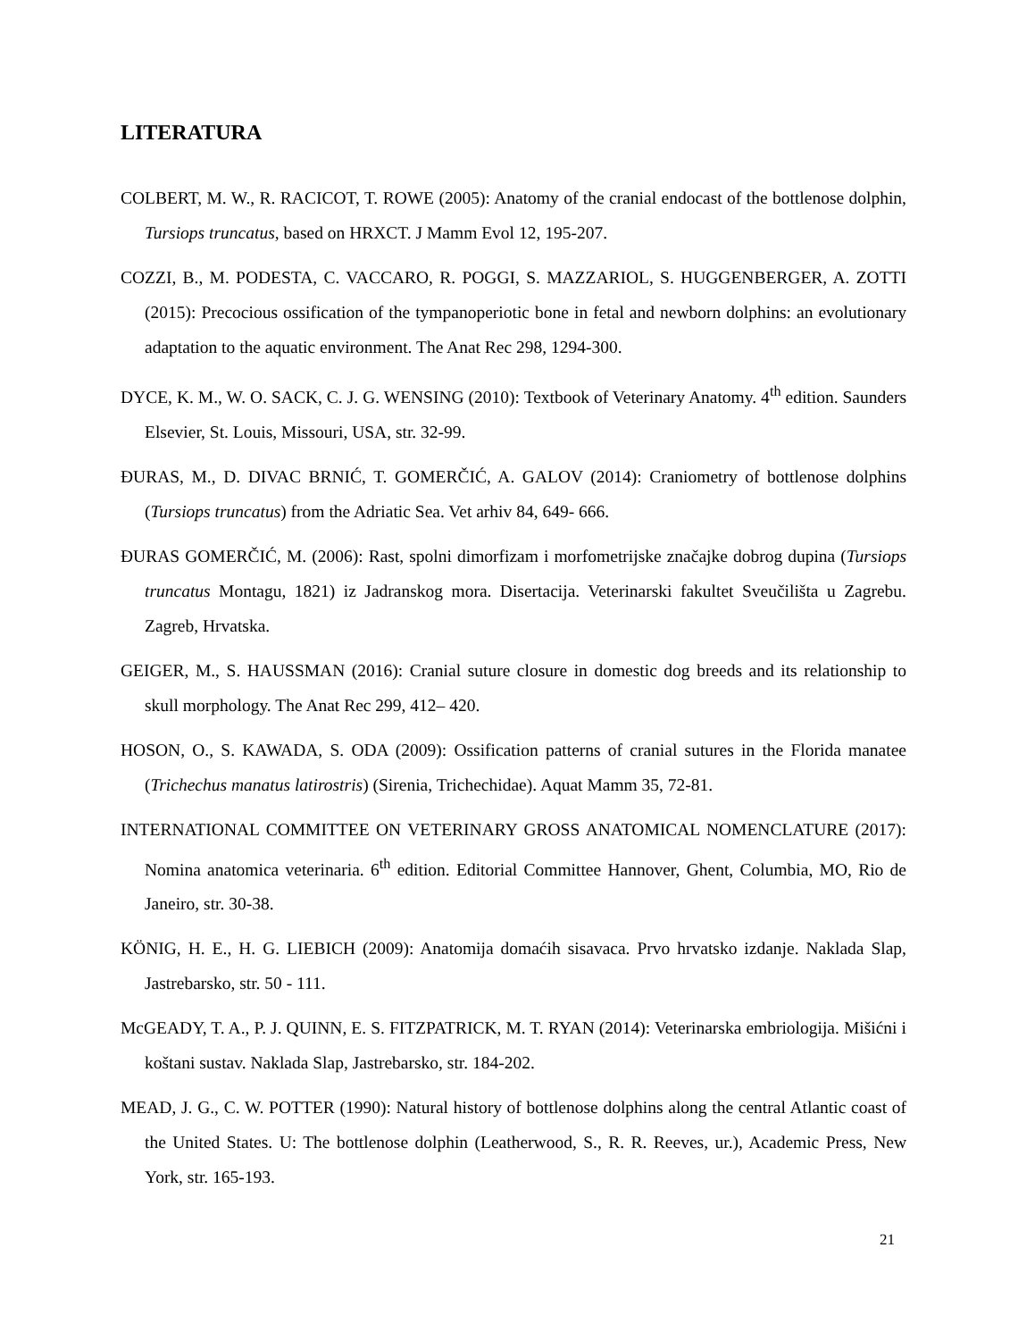LITERATURA
COLBERT, M. W., R. RACICOT, T. ROWE (2005): Anatomy of the cranial endocast of the bottlenose dolphin, Tursiops truncatus, based on HRXCT. J Mamm Evol 12, 195-207.
COZZI, B., M. PODESTA, C. VACCARO, R. POGGI, S. MAZZARIOL, S. HUGGENBERGER, A. ZOTTI (2015): Precocious ossification of the tympanoperiotic bone in fetal and newborn dolphins: an evolutionary adaptation to the aquatic environment. The Anat Rec 298, 1294-300.
DYCE, K. M., W. O. SACK, C. J. G. WENSING (2010): Textbook of Veterinary Anatomy. 4<sup>th</sup> edition. Saunders Elsevier, St. Louis, Missouri, USA, str. 32-99.
ĐURAS, M., D. DIVAC BRNIĆ, T. GOMERČIĆ, A. GALOV (2014): Craniometry of bottlenose dolphins (Tursiops truncatus) from the Adriatic Sea. Vet arhiv 84, 649- 666.
ĐURAS GOMERČIĆ, M. (2006): Rast, spolni dimorfizam i morfometrijske značajke dobrog dupina (Tursiops truncatus Montagu, 1821) iz Jadranskog mora. Disertacija. Veterinarski fakultet Sveučilišta u Zagrebu. Zagreb, Hrvatska.
GEIGER, M., S. HAUSSMAN (2016): Cranial suture closure in domestic dog breeds and its relationship to skull morphology. The Anat Rec 299, 412– 420.
HOSON, O., S. KAWADA, S. ODA (2009): Ossification patterns of cranial sutures in the Florida manatee (Trichechus manatus latirostris) (Sirenia, Trichechidae). Aquat Mamm 35, 72-81.
INTERNATIONAL COMMITTEE ON VETERINARY GROSS ANATOMICAL NOMENCLATURE (2017): Nomina anatomica veterinaria. 6<sup>th</sup> edition. Editorial Committee Hannover, Ghent, Columbia, MO, Rio de Janeiro, str. 30-38.
KÖNIG, H. E., H. G. LIEBICH (2009): Anatomija domaćih sisavaca. Prvo hrvatsko izdanje. Naklada Slap, Jastrebarsko, str. 50 - 111.
McGEADY, T. A., P. J. QUINN, E. S. FITZPATRICK, M. T. RYAN (2014): Veterinarska embriologija. Mišićni i koštani sustav. Naklada Slap, Jastrebarsko, str. 184-202.
MEAD, J. G., C. W. POTTER (1990): Natural history of bottlenose dolphins along the central Atlantic coast of the United States. U: The bottlenose dolphin (Leatherwood, S., R. R. Reeves, ur.), Academic Press, New York, str. 165-193.
21